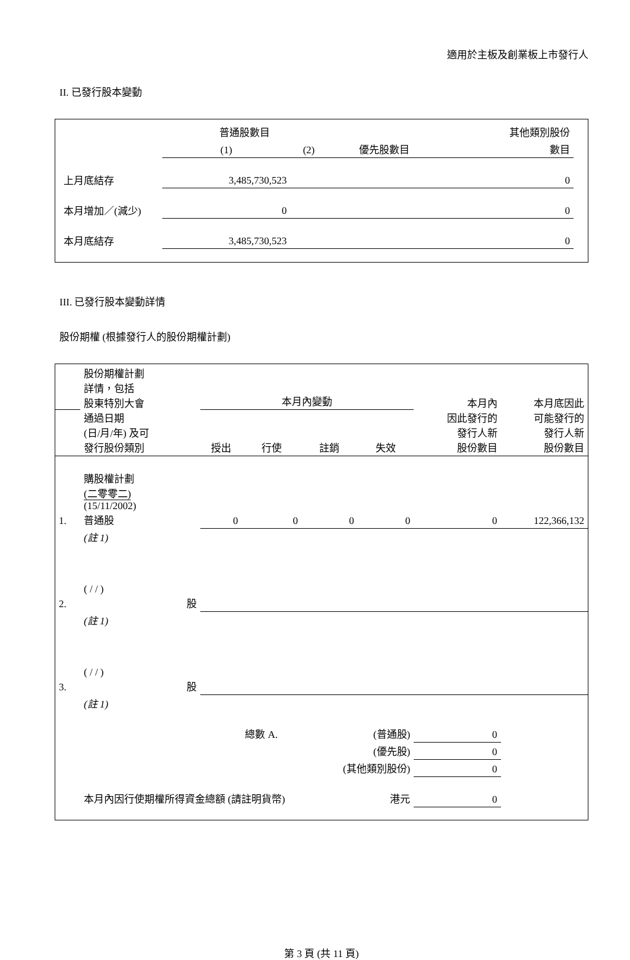適用於主板及創業板上市發行人
II. 已發行股本變動
| | 普通股數目 | | | 其他類別股份 |
| --- | --- | --- | --- | --- |
| | (1) | (2) | 優先股數目 | 數目 |
| 上月底結存 | 3,485,730,523 | | | 0 |
| 本月增加／(減少) | 0 | | | 0 |
| 本月底結存 | 3,485,730,523 | | | 0 |
III. 已發行股本變動詳情
股份期權 (根據發行人的股份期權計劃)
| | 股份期權計劃 詳情，包括 股東特別大會 通過日期 (日/月/年) 及可 發行股份類別 | 本月內變動 | | | | 本月內 因此發行的 發行人新 股份數目 | 本月底因此 可能發行的 發行人新 股份數目 |
| --- | --- | --- | --- | --- | --- | --- | --- |
| | | 授出 | 行使 | 註銷 | 失效 | | |
| 1. | 購股權計劃 (二零零二) (15/11/2002) 普通股 | 0 | 0 | 0 | 0 | 0 | 122,366,132 |
| | (註 1) | | | | | | |
| 2. | ( / / ) 股 | | | | | | |
| | (註 1) | | | | | | |
| 3. | ( / / ) 股 | | | | | | |
| | (註 1) | | | | | | |
| | | | 總數 A. | (普通股) | | 0 | |
| | | | | (優先股) | | 0 | |
| | | | | (其他類別股份) | | 0 | |
| | 本月內因行使期權所得資金總額 (請註明貨幣) | | | | 港元 | 0 | |
第 3 頁 (共 11 頁)